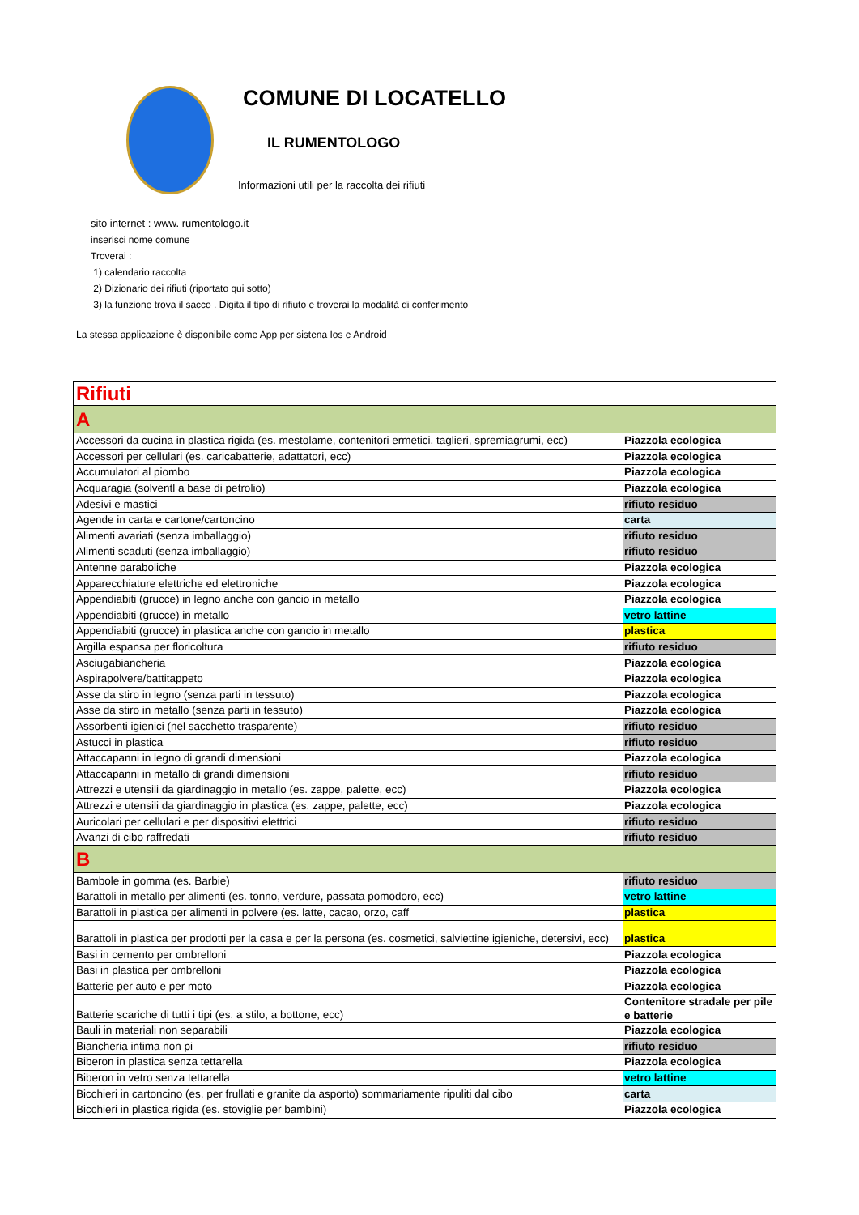COMUNE DI LOCATELLO
IL RUMENTOLOGO
Informazioni utili per la raccolta dei rifiuti
sito internet : www. rumentologo.it
inserisci nome comune
Troverai :
1) calendario raccolta
2) Dizionario dei rifiuti (riportato qui sotto)
3) la funzione trova il sacco . Digita il tipo di rifiuto e troverai la modalità di conferimento
La stessa applicazione è disponibile come App per sistena Ios e Android
| Rifiuti | |
| A | |
| Accessori da cucina in plastica rigida (es. mestolame, contenitori ermetici, taglieri, spremiagrumi, ecc) | Piazzola ecologica |
| Accessori per cellulari (es. caricabatterie, adattatori, ecc) | Piazzola ecologica |
| Accumulatori al piombo | Piazzola ecologica |
| Acquaragia (solventl a base di petrolio) | Piazzola ecologica |
| Adesivi e mastici | rifiuto residuo |
| Agende in carta e cartone/cartoncino | carta |
| Alimenti avariati (senza imballaggio) | rifiuto residuo |
| Alimenti scaduti (senza imballaggio) | rifiuto residuo |
| Antenne paraboliche | Piazzola ecologica |
| Apparecchiature elettriche ed elettroniche | Piazzola ecologica |
| Appendiabiti (grucce) in legno anche con gancio in metallo | Piazzola ecologica |
| Appendiabiti (grucce) in metallo | vetro lattine |
| Appendiabiti (grucce) in plastica anche con gancio in metallo | plastica |
| Argilla espansa per floricoltura | rifiuto residuo |
| Asciugabiancheria | Piazzola ecologica |
| Aspirapolvere/battitappeto | Piazzola ecologica |
| Asse da stiro in legno (senza parti in tessuto) | Piazzola ecologica |
| Asse da stiro in metallo (senza parti in tessuto) | Piazzola ecologica |
| Assorbenti igienici (nel sacchetto trasparente) | rifiuto residuo |
| Astucci in plastica | rifiuto residuo |
| Attaccapanni in legno di grandi dimensioni | Piazzola ecologica |
| Attaccapanni in metallo di grandi dimensioni | rifiuto residuo |
| Attrezzi e utensili da giardinaggio in metallo (es. zappe, palette, ecc) | Piazzola ecologica |
| Attrezzi e utensili da giardinaggio in plastica (es. zappe, palette, ecc) | Piazzola ecologica |
| Auricolari per cellulari e per dispositivi elettrici | rifiuto residuo |
| Avanzi di cibo raffredati | rifiuto residuo |
| B | |
| Bambole in gomma (es. Barbie) | rifiuto residuo |
| Barattoli in metallo per alimenti (es. tonno, verdure, passata pomodoro, ecc) | vetro lattine |
| Barattoli in plastica per alimenti in polvere (es. latte, cacao, orzo, caff | plastica |
| Barattoli in plastica per prodotti per la casa e per la persona (es. cosmetici, salviettine igieniche, detersivi, ecc) | plastica |
| Basi in cemento per ombrelloni | Piazzola ecologica |
| Basi in plastica per ombrelloni | Piazzola ecologica |
| Batterie per auto e per moto | Piazzola ecologica |
| Batterie scariche di tutti i tipi (es. a stilo, a bottone, ecc) | Contenitore stradale per pile e batterie |
| Bauli in materiali non separabili | Piazzola ecologica |
| Biancheria intima non pi | rifiuto residuo |
| Biberon in plastica senza tettarella | Piazzola ecologica |
| Biberon in vetro senza tettarella | vetro lattine |
| Bicchieri in cartoncino (es. per frullati e granite da asporto) sommariamente ripuliti dal cibo | carta |
| Bicchieri in plastica rigida (es. stoviglie per bambini) | Piazzola ecologica |